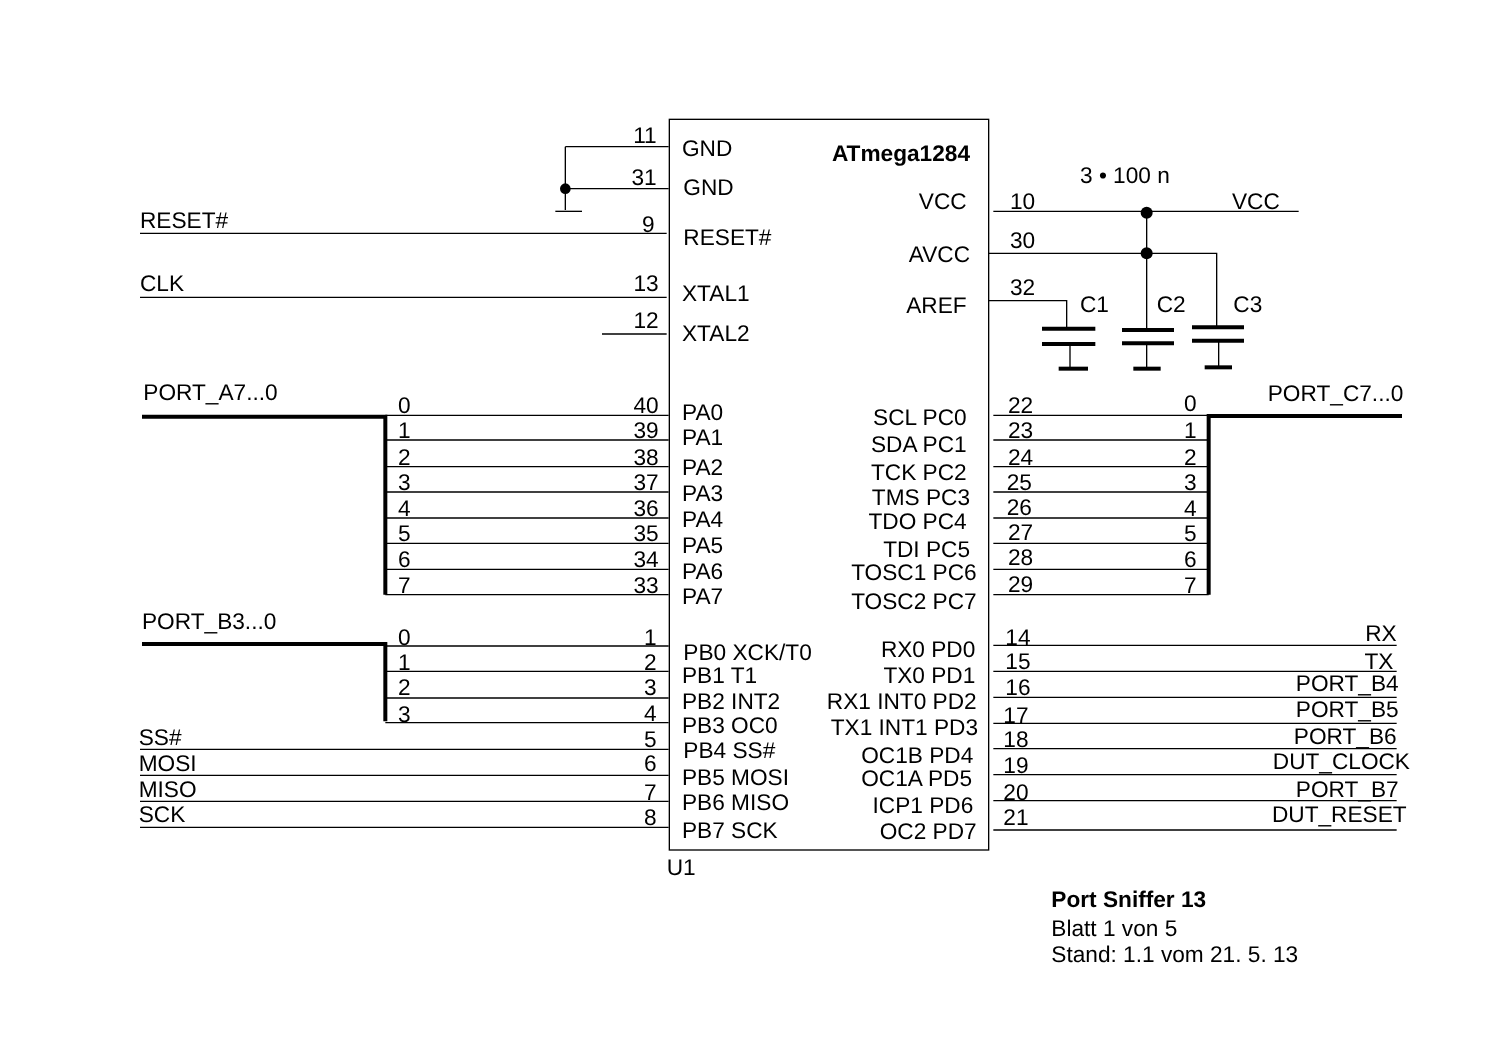ATmega1284
11
GND
31
GND
RESET#
9
RESET#
CLK
13
XTAL1
12
XTAL2
3 • 100 n
VCC
10
VCC
AVCC
30
AREF
32
C1
C2
C3
PORT_A7...0
0
40
PA0
1
39
PA1
2
38
PA2
3
37
PA3
4
36
PA4
5
35
PA5
6
34
PA6
7
33
PA7
PORT_C7...0
SCL PC0
22
0
SDA PC1
23
1
TCK PC2
24
2
TMS PC3
25
3
TDO PC4
26
4
TDI PC5
27
5
TOSC1 PC6
28
6
TOSC2 PC7
29
7
PORT_B3...0
0
1
PB0 XCK/T0
1
2
PB1 T1
2
3
PB2 INT2
3
4
PB3 OC0
SS#
5
PB4 SS#
MOSI
6
PB5 MOSI
MISO
7
PB6 MISO
SCK
8
PB7 SCK
RX0 PD0
14
RX
TX0 PD1
15
TX
RX1 INT0 PD2
16
PORT_B4
TX1 INT1 PD3
17
PORT_B5
OC1B PD4
18
PORT_B6
OC1A PD5
19
DUT_CLOCK
ICP1 PD6
20
PORT_B7
OC2 PD7
21
DUT_RESET
U1
Port Sniffer 13
Blatt 1 von 5
Stand: 1.1 vom 21. 5. 13